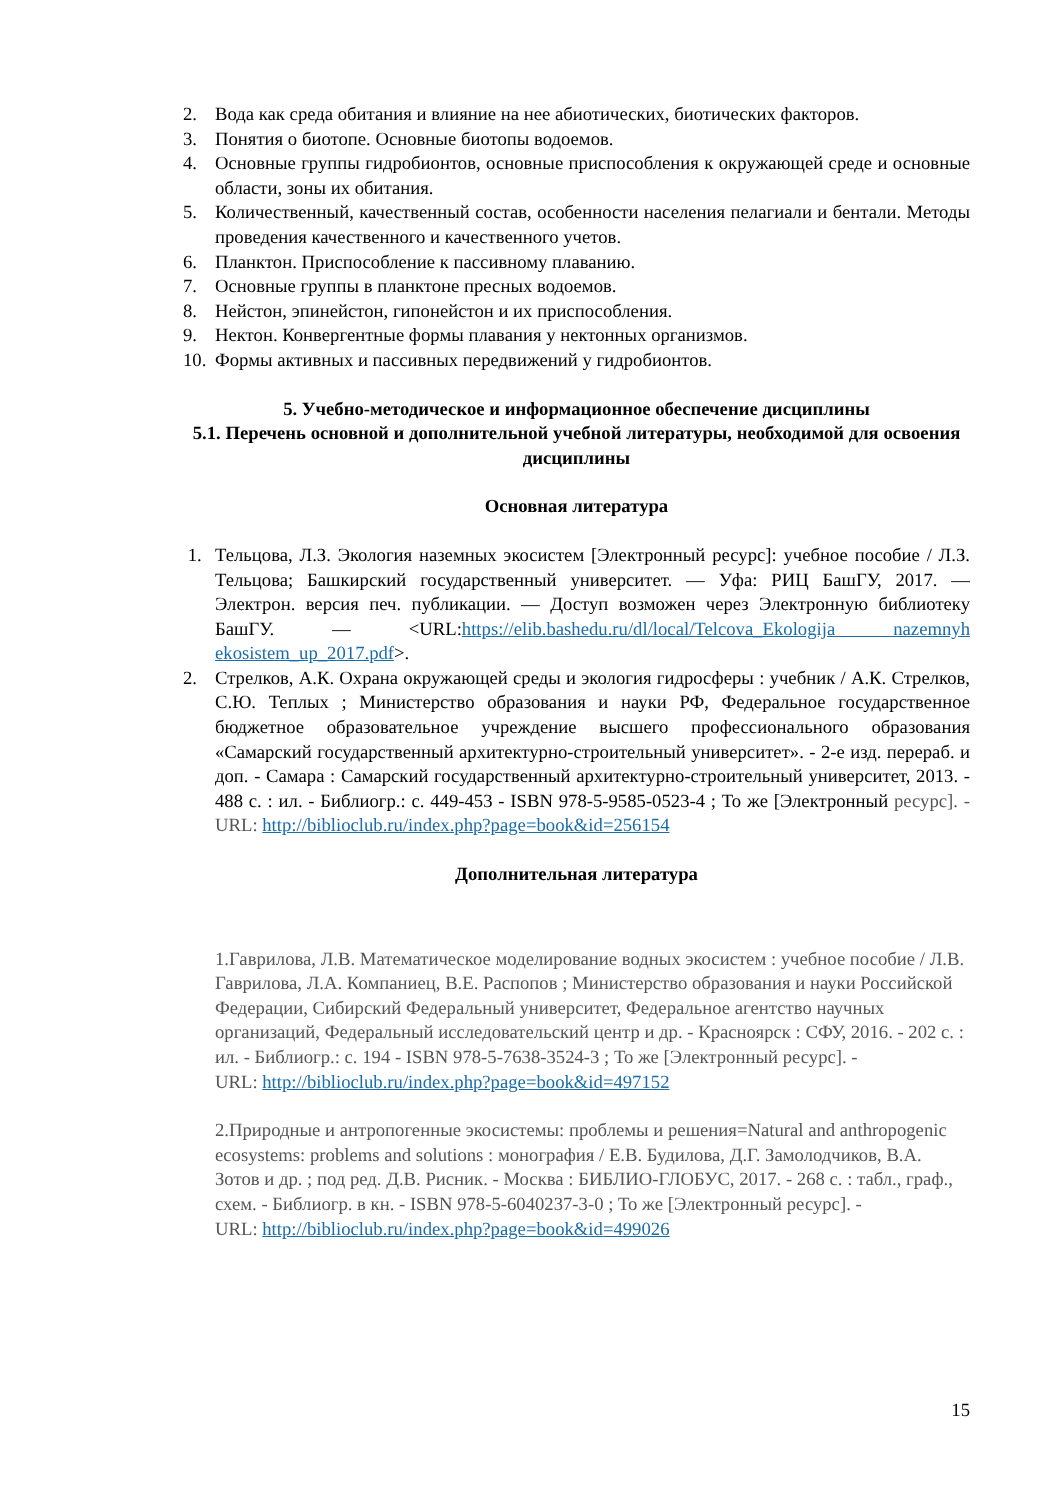2. Вода как среда обитания и влияние на нее абиотических, биотических факторов.
3. Понятия о биотопе. Основные биотопы водоемов.
4. Основные группы гидробионтов, основные приспособления к окружающей среде и основные области, зоны их обитания.
5. Количественный, качественный состав, особенности населения пелагиали и бентали. Методы проведения качественного и качественного учетов.
6. Планктон. Приспособление к пассивному плаванию.
7. Основные группы в планктоне пресных водоемов.
8. Нейстон, эпинейстон, гипонейстон и их приспособления.
9. Нектон. Конвергентные формы плавания у нектонных организмов.
10. Формы активных и пассивных передвижений у гидробионтов.
5. Учебно-методическое и информационное обеспечение дисциплины
5.1. Перечень основной и дополнительной учебной литературы, необходимой для освоения дисциплины
Основная литература
1. Тельцова, Л.З. Экология наземных экосистем [Электронный ресурс]: учебное пособие / Л.З. Тельцова; Башкирский государственный университет. — Уфа: РИЦ БашГУ, 2017. — Электрон. версия печ. публикации. — Доступ возможен через Электронную библиотеку БашГУ. — <URL:https://elib.bashedu.ru/dl/local/Telcova_Ekologija nazemnyh ekosistem_up_2017.pdf>.
2. Стрелков, А.К. Охрана окружающей среды и экология гидросферы : учебник / А.К. Стрелков, С.Ю. Теплых ; Министерство образования и науки РФ, Федеральное государственное бюджетное образовательное учреждение высшего профессионального образования «Самарский государственный архитектурно-строительный университет». - 2-е изд. перераб. и доп. - Самара : Самарский государственный архитектурно-строительный университет, 2013. - 488 с. : ил. - Библиогр.: с. 449-453 - ISBN 978-5-9585-0523-4 ; То же [Электронный ресурс]. - URL: http://biblioclub.ru/index.php?page=book&id=256154
Дополнительная литература
1.Гаврилова, Л.В. Математическое моделирование водных экосистем : учебное пособие / Л.В. Гаврилова, Л.А. Компаниец, В.Е. Распопов ; Министерство образования и науки Российской Федерации, Сибирский Федеральный университет, Федеральное агентство научных организаций, Федеральный исследовательский центр и др. - Красноярск : СФУ, 2016. - 202 с. : ил. - Библиогр.: с. 194 - ISBN 978-5-7638-3524-3 ; То же [Электронный ресурс]. -
URL: http://biblioclub.ru/index.php?page=book&id=497152
2.Природные и антропогенные экосистемы: проблемы и решения=Natural and anthropogenic ecosystems: problems and solutions : монография / Е.В. Будилова, Д.Г. Замолодчиков, В.А. Зотов и др. ; под ред. Д.В. Рисник. - Москва : БИБЛИО-ГЛОБУС, 2017. - 268 с. : табл., граф., схем. - Библиогр. в кн. - ISBN 978-5-6040237-3-0 ; То же [Электронный ресурс]. -
URL: http://biblioclub.ru/index.php?page=book&id=499026
15